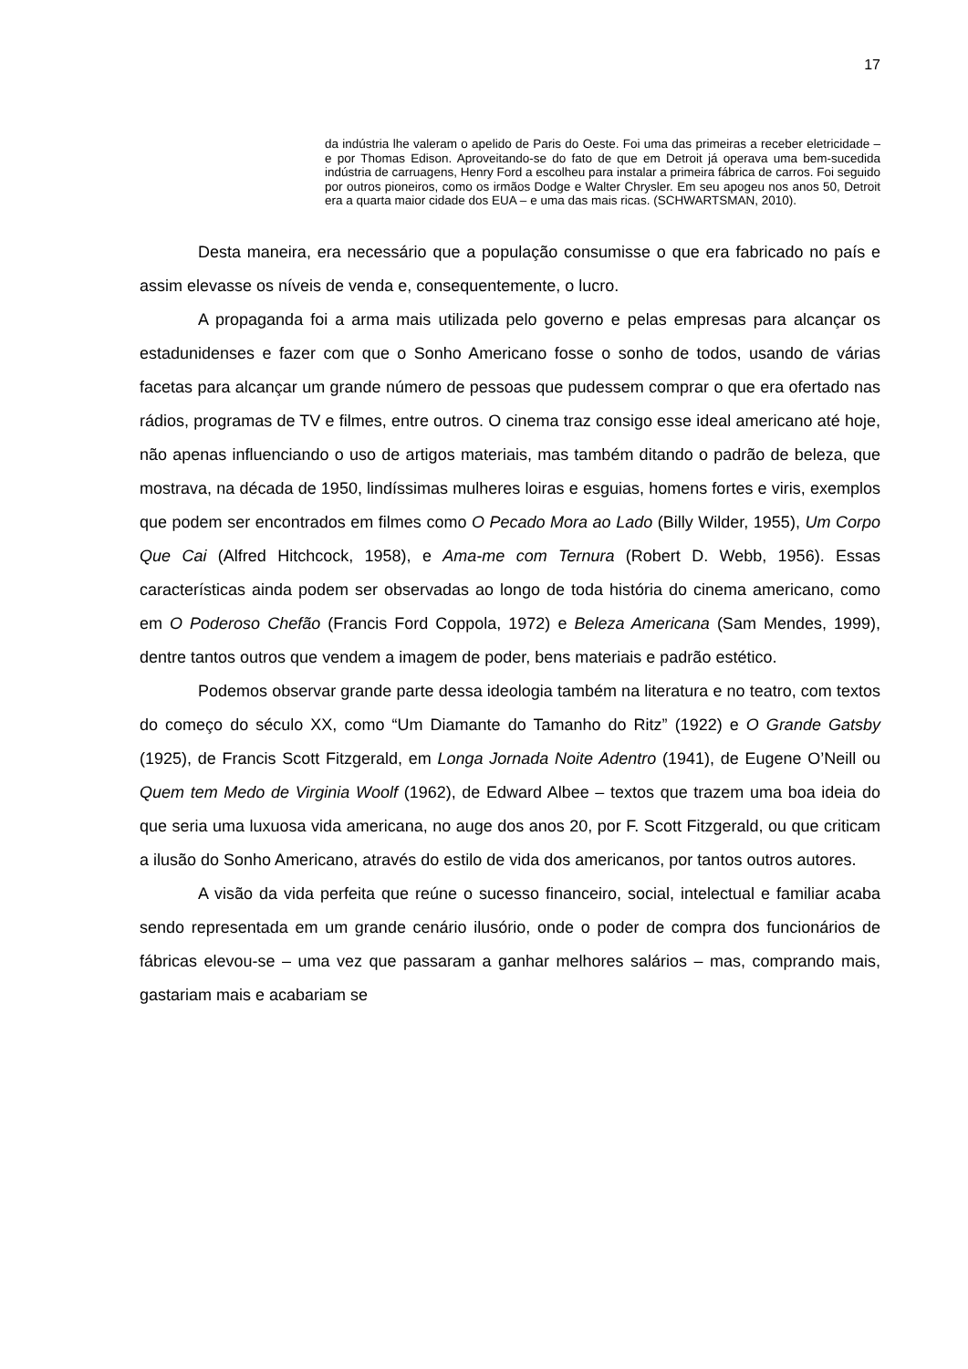17
da indústria lhe valeram o apelido de Paris do Oeste. Foi uma das primeiras a receber eletricidade – e por Thomas Edison. Aproveitando-se do fato de que em Detroit já operava uma bem-sucedida indústria de carruagens, Henry Ford a escolheu para instalar a primeira fábrica de carros. Foi seguido por outros pioneiros, como os irmãos Dodge e Walter Chrysler. Em seu apogeu nos anos 50, Detroit era a quarta maior cidade dos EUA – e uma das mais ricas. (SCHWARTSMAN, 2010).
Desta maneira, era necessário que a população consumisse o que era fabricado no país e assim elevasse os níveis de venda e, consequentemente, o lucro.
A propaganda foi a arma mais utilizada pelo governo e pelas empresas para alcançar os estadunidenses e fazer com que o Sonho Americano fosse o sonho de todos, usando de várias facetas para alcançar um grande número de pessoas que pudessem comprar o que era ofertado nas rádios, programas de TV e filmes, entre outros. O cinema traz consigo esse ideal americano até hoje, não apenas influenciando o uso de artigos materiais, mas também ditando o padrão de beleza, que mostrava, na década de 1950, lindíssimas mulheres loiras e esguias, homens fortes e viris, exemplos que podem ser encontrados em filmes como O Pecado Mora ao Lado (Billy Wilder, 1955), Um Corpo Que Cai (Alfred Hitchcock, 1958), e Ama-me com Ternura (Robert D. Webb, 1956). Essas características ainda podem ser observadas ao longo de toda história do cinema americano, como em O Poderoso Chefão (Francis Ford Coppola, 1972) e Beleza Americana (Sam Mendes, 1999), dentre tantos outros que vendem a imagem de poder, bens materiais e padrão estético.
Podemos observar grande parte dessa ideologia também na literatura e no teatro, com textos do começo do século XX, como “Um Diamante do Tamanho do Ritz” (1922) e O Grande Gatsby (1925), de Francis Scott Fitzgerald, em Longa Jornada Noite Adentro (1941), de Eugene O’Neill ou Quem tem Medo de Virginia Woolf (1962), de Edward Albee – textos que trazem uma boa ideia do que seria uma luxuosa vida americana, no auge dos anos 20, por F. Scott Fitzgerald, ou que criticam a ilusão do Sonho Americano, através do estilo de vida dos americanos, por tantos outros autores.
A visão da vida perfeita que reúne o sucesso financeiro, social, intelectual e familiar acaba sendo representada em um grande cenário ilusório, onde o poder de compra dos funcionários de fábricas elevou-se – uma vez que passaram a ganhar melhores salários – mas, comprando mais, gastariam mais e acabariam se